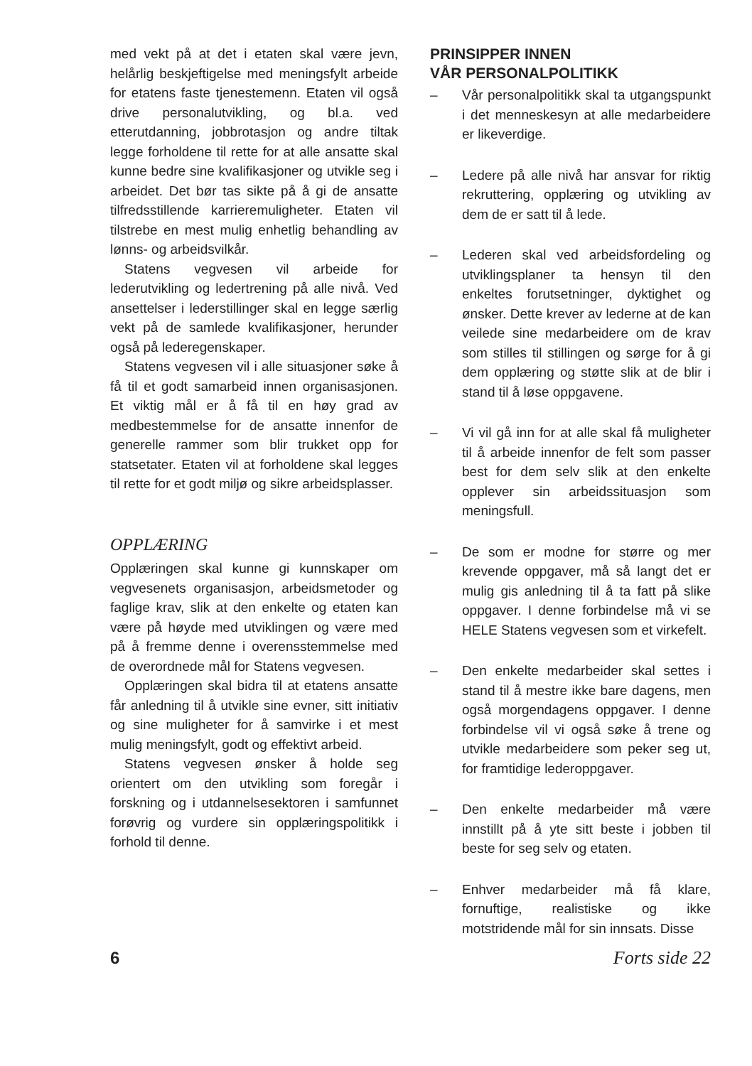med vekt på at det i etaten skal være jevn, helårlig beskjeftigelse med meningsfylt arbeide for etatens faste tjenestemenn. Etaten vil også drive personalutvikling, og bl.a. ved etterutdanning, jobbrotasjon og andre tiltak legge forholdene til rette for at alle ansatte skal kunne bedre sine kvalifikasjoner og utvikle seg i arbeidet. Det bør tas sikte på å gi de ansatte tilfredsstillende karrieremuligheter. Etaten vil tilstrebe en mest mulig enhetlig behandling av lønns- og arbeidsvilkår.
Statens vegvesen vil arbeide for lederutvikling og ledertrening på alle nivå. Ved ansettelser i lederstillinger skal en legge særlig vekt på de samlede kvalifikasjoner, herunder også på lederegenskaper.
Statens vegvesen vil i alle situasjoner søke å få til et godt samarbeid innen organisasjonen. Et viktig mål er å få til en høy grad av medbestemmelse for de ansatte innenfor de generelle rammer som blir trukket opp for statsetater. Etaten vil at forholdene skal legges til rette for et godt miljø og sikre arbeidsplasser.
OPPLÆRING
Opplæringen skal kunne gi kunnskaper om vegvesenets organisasjon, arbeidsmetoder og faglige krav, slik at den enkelte og etaten kan være på høyde med utviklingen og være med på å fremme denne i overensstemmelse med de overordnede mål for Statens vegvesen.
Opplæringen skal bidra til at etatens ansatte får anledning til å utvikle sine evner, sitt initiativ og sine muligheter for å samvirke i et mest mulig meningsfylt, godt og effektivt arbeid.
Statens vegvesen ønsker å holde seg orientert om den utvikling som foregår i forskning og i utdannelsesektoren i samfunnet forøvrig og vurdere sin opplæringspolitikk i forhold til denne.
PRINSIPPER INNEN
VÅR PERSONALPOLITIKK
– Vår personalpolitikk skal ta utgangspunkt i det menneskesyn at alle medarbeidere er likeverdige.
– Ledere på alle nivå har ansvar for riktig rekruttering, opplæring og utvikling av dem de er satt til å lede.
– Lederen skal ved arbeidsfordeling og utviklingsplaner ta hensyn til den enkeltes forutsetninger, dyktighet og ønsker. Dette krever av lederne at de kan veilede sine medarbeidere om de krav som stilles til stillingen og sørge for å gi dem opplæring og støtte slik at de blir i stand til å løse oppgavene.
– Vi vil gå inn for at alle skal få muligheter til å arbeide innenfor de felt som passer best for dem selv slik at den enkelte opplever sin arbeidssituasjon som meningsfull.
– De som er modne for større og mer krevende oppgaver, må så langt det er mulig gis anledning til å ta fatt på slike oppgaver. I denne forbindelse må vi se HELE Statens vegvesen som et virkefelt.
– Den enkelte medarbeider skal settes i stand til å mestre ikke bare dagens, men også morgendagens oppgaver. I denne forbindelse vil vi også søke å trene og utvikle medarbeidere som peker seg ut, for framtidige lederoppgaver.
– Den enkelte medarbeider må være innstillt på å yte sitt beste i jobben til beste for seg selv og etaten.
– Enhver medarbeider må få klare, fornuftige, realistiske og ikke motstridende mål for sin innsats. Disse
6 Forts side 22